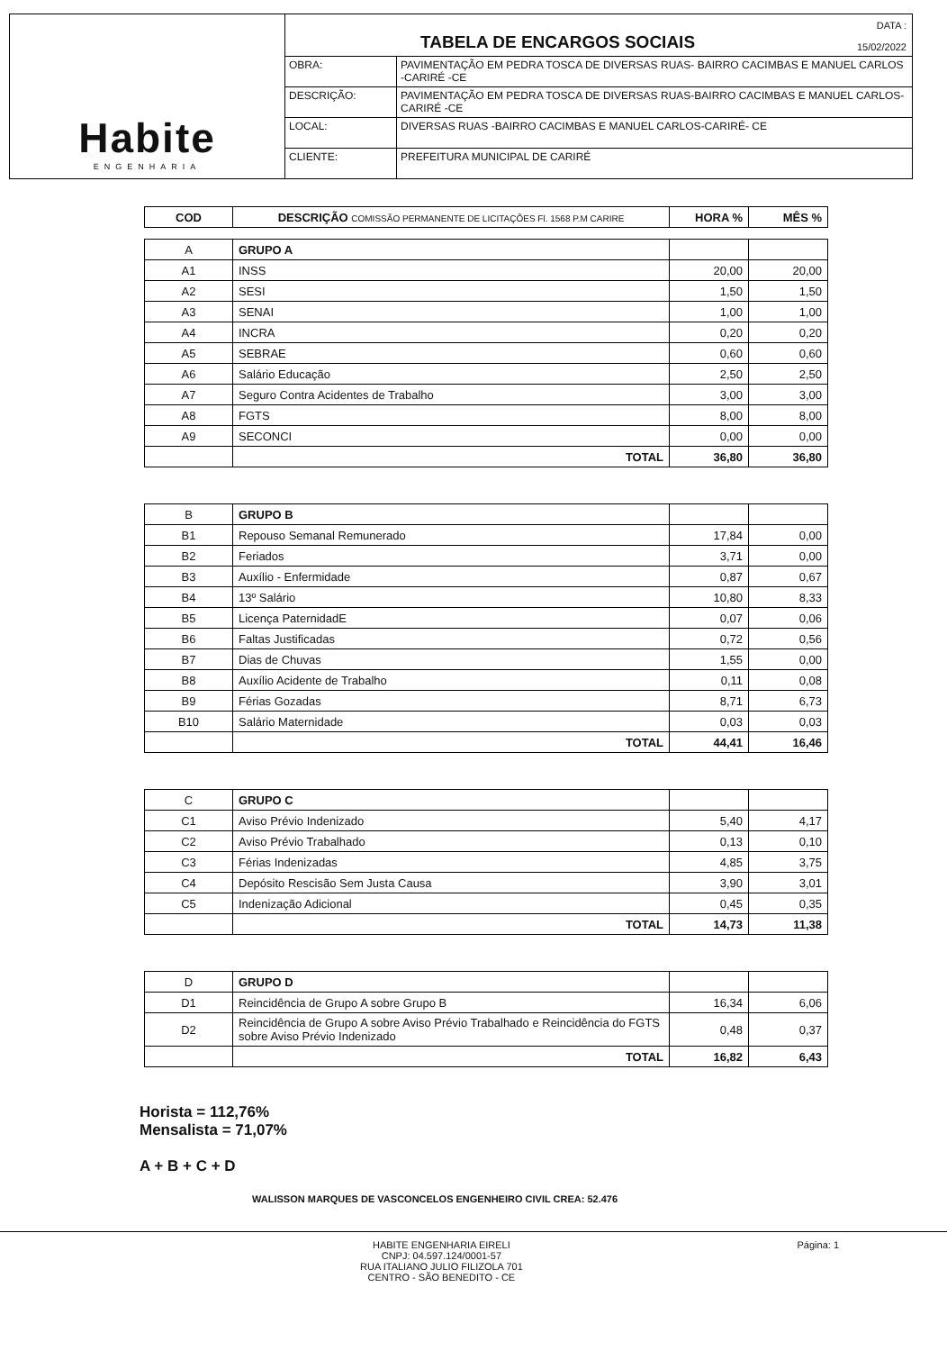Habite
ENGENHARIA
TABELA DE ENCARGOS SOCIAIS
DATA :
15/02/2022
| OBRA: | PAVIMENTAÇÃO EM PEDRA TOSCA DE DIVERSAS RUAS- BAIRRO CACIMBAS E MANUEL CARLOS -CARIRÉ -CE |
| DESCRIÇÃO: | PAVIMENTAÇÃO EM PEDRA TOSCA DE DIVERSAS RUAS-BAIRRO CACIMBAS E MANUEL CARLOS- CARIRÉ -CE |
| LOCAL: | DIVERSAS RUAS -BAIRRO CACIMBAS E MANUEL CARLOS-CARIRÉ- CE |
| CLIENTE: | PREFEITURA MUNICIPAL DE CARIRÉ |
| COD | DESCRIÇÃO COMISSÃO PERMANENTE DE LICITAÇÕES Fl. 1568 P.M CARIRE | HORA % | MÊS % |
| --- | --- | --- | --- |
| A | GRUPO A | | |
| A1 | INSS | 20,00 | 20,00 |
| A2 | SESI | 1,50 | 1,50 |
| A3 | SENAI | 1,00 | 1,00 |
| A4 | INCRA | 0,20 | 0,20 |
| A5 | SEBRAE | 0,60 | 0,60 |
| A6 | Salário Educação | 2,50 | 2,50 |
| A7 | Seguro Contra Acidentes de Trabalho | 3,00 | 3,00 |
| A8 | FGTS | 8,00 | 8,00 |
| A9 | SECONCI | 0,00 | 0,00 |
| | TOTAL | 36,80 | 36,80 |
| B | GRUPO B | | |
| B1 | Repouso Semanal Remunerado | 17,84 | 0,00 |
| B2 | Feriados | 3,71 | 0,00 |
| B3 | Auxílio - Enfermidade | 0,87 | 0,67 |
| B4 | 13º Salário | 10,80 | 8,33 |
| B5 | Licença PaternidadE | 0,07 | 0,06 |
| B6 | Faltas Justificadas | 0,72 | 0,56 |
| B7 | Dias de Chuvas | 1,55 | 0,00 |
| B8 | Auxílio Acidente de Trabalho | 0,11 | 0,08 |
| B9 | Férias Gozadas | 8,71 | 6,73 |
| B10 | Salário Maternidade | 0,03 | 0,03 |
| | TOTAL | 44,41 | 16,46 |
| C | GRUPO C | | |
| C1 | Aviso Prévio Indenizado | 5,40 | 4,17 |
| C2 | Aviso Prévio Trabalhado | 0,13 | 0,10 |
| C3 | Férias Indenizadas | 4,85 | 3,75 |
| C4 | Depósito Rescisão Sem Justa Causa | 3,90 | 3,01 |
| C5 | Indenização Adicional | 0,45 | 0,35 |
| | TOTAL | 14,73 | 11,38 |
| D | GRUPO D | | |
| D1 | Reincidência de Grupo A sobre Grupo B | 16,34 | 6,06 |
| D2 | Reincidência de Grupo A sobre Aviso Prévio Trabalhado e Reincidência do FGTS sobre Aviso Prévio Indenizado | 0,48 | 0,37 |
| | TOTAL | 16,82 | 6,43 |
Horista = 112,76%
Mensalista = 71,07%
A + B + C + D
WALISSON MARQUES DE VASCONCELOS ENGENHEIRO CIVIL CREA: 52.476
HABITE ENGENHARIA EIRELI
CNPJ: 04.597.124/0001-57
RUA ITALIANO JULIO FILIZOLA 701
CENTRO - SÃO BENEDITO - CE
Página: 1